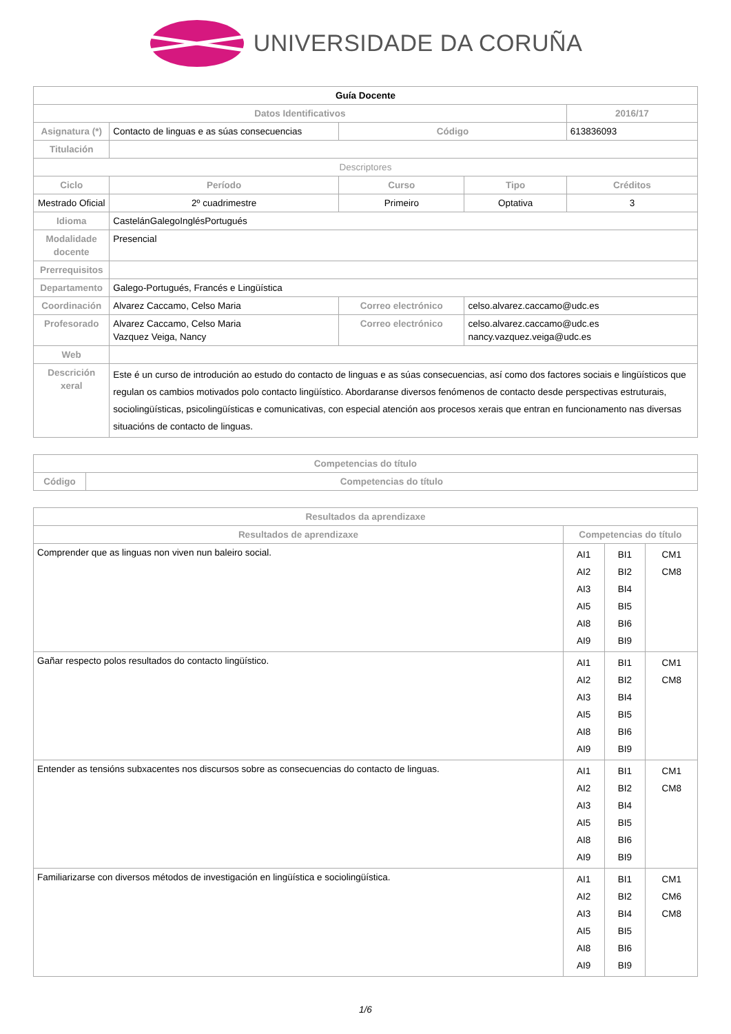UNIVERSIDADE DA CORUÑA
| Guía Docente | | | | | |
| Datos Identificativos | | | | | 2016/17 |
| Asignatura (*) | Contacto de linguas e as súas consecuencias | | Código | | 613836093 |
| Titulación | | | | | |
| Descriptores | | | | | |
| Ciclo | Período | Curso | | Tipo | Créditos |
| Mestrado Oficial | 2º cuadrimestre | Primeiro | | Optativa | 3 |
| Idioma | CastelánGalegoInglésPortugués | | | | |
| Modalidade docente | Presencial | | | | |
| Prerrequisitos | | | | | |
| Departamento | Galego-Portugués, Francés e Lingüística | | | | |
| Coordinación | Alvarez Caccamo, Celso Maria | | Correo electrónico | celso.alvarez.caccamo@udc.es | |
| Profesorado | Alvarez Caccamo, Celso Maria Vazquez Veiga, Nancy | | Correo electrónico | celso.alvarez.caccamo@udc.es nancy.vazquez.veiga@udc.es | |
| Web | | | | | |
| Descrición xeral | Este é un curso de introdución ao estudo do contacto de linguas e as súas consecuencias, así como dos factores sociais e lingüísticos que regulan os cambios motivados polo contacto lingüístico. Abordaranse diversos fenómenos de contacto desde perspectivas estruturais, sociolingüísticas, psicolingüísticas e comunicativas, con especial atención aos procesos xerais que entran en funcionamento nas diversas situacións de contacto de linguas. | | | | |
| Competencias do título | |
| --- | --- |
| Código | Competencias do título |
| Resultados da aprendizaxe | | | |
| --- | --- | --- | --- |
| Resultados de aprendizaxe | Competencias do título | | |
| Comprender que as linguas non viven nun baleiro social. | AI1 AI2 AI3 AI5 AI8 AI9 | BI1 BI2 BI4 BI5 BI6 BI9 | CM1 CM8 |
| Gañar respecto polos resultados do contacto lingüístico. | AI1 AI2 AI3 AI5 AI8 AI9 | BI1 BI2 BI4 BI5 BI6 BI9 | CM1 CM8 |
| Entender as tensións subxacentes nos discursos sobre as consecuencias do contacto de linguas. | AI1 AI2 AI3 AI5 AI8 AI9 | BI1 BI2 BI4 BI5 BI6 BI9 | CM1 CM8 |
| Familiarizarse con diversos métodos de investigación en lingüística e sociolingüística. | AI1 AI2 AI3 AI5 AI8 AI9 | BI1 BI2 BI4 BI5 BI6 BI9 | CM1 CM6 CM8 |
1/6